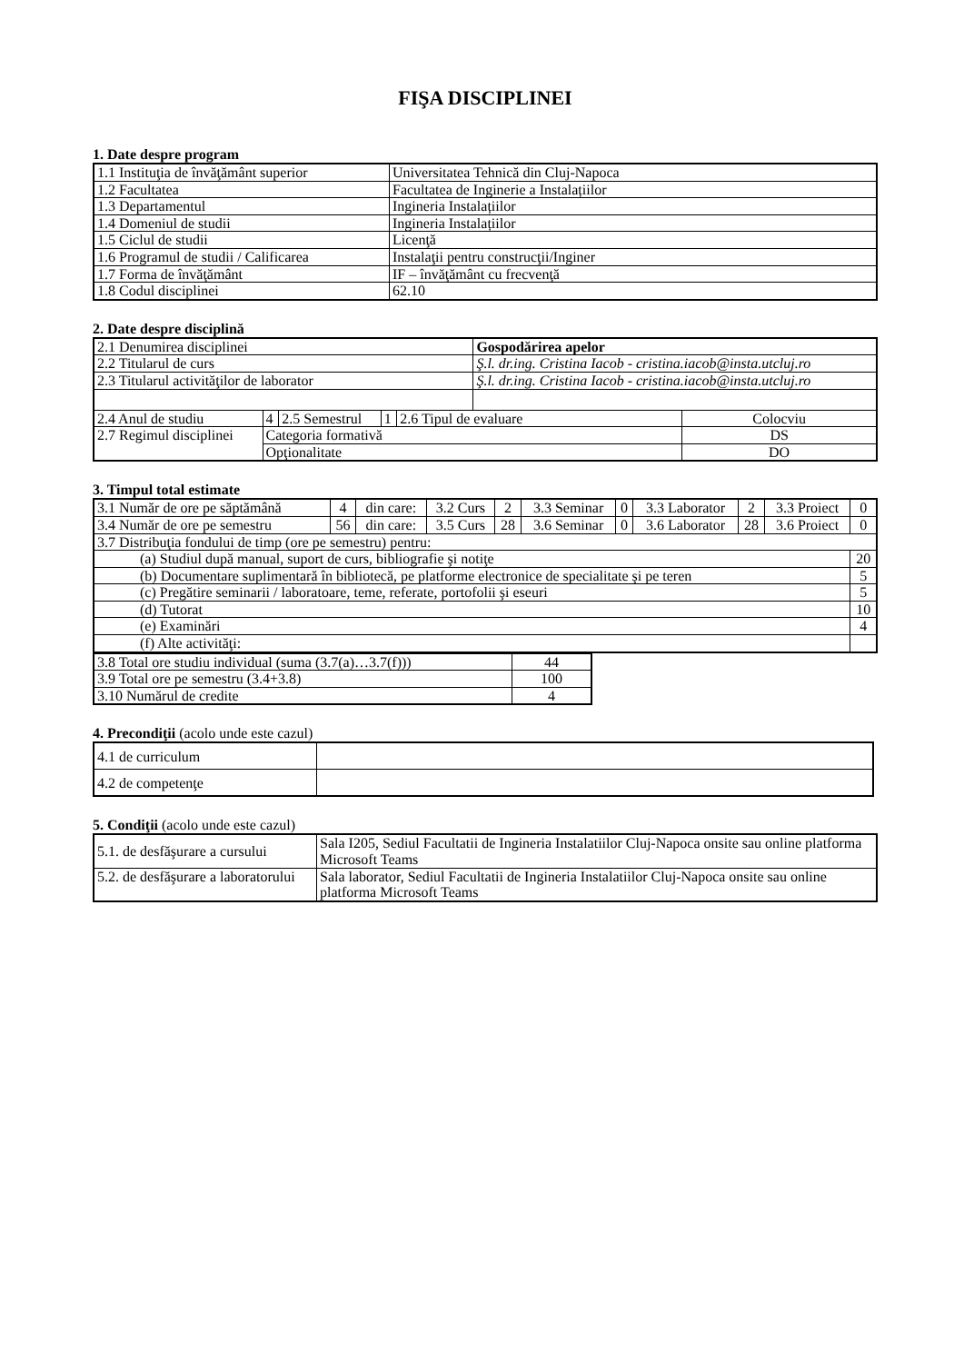FIŞA DISCIPLINEI
1. Date despre program
| 1.1 Instituţia de învăţământ superior | Universitatea Tehnică din Cluj-Napoca |
| 1.2 Facultatea | Facultatea de Inginerie a Instalațiilor |
| 1.3 Departamentul | Ingineria Instalațiilor |
| 1.4 Domeniul de studii | Ingineria Instalațiilor |
| 1.5 Ciclul de studii | Licenţă |
| 1.6 Programul de studii / Calificarea | Instalaţii pentru construcţii/Inginer |
| 1.7 Forma de învăţământ | IF – învăţământ cu frecvenţă |
| 1.8 Codul disciplinei | 62.10 |
2. Date despre disciplină
| 2.1 Denumirea disciplinei | | | | | Gospodărirea apelor | |
| 2.2 Titularul de curs | | | | | Ş.l. dr.ing. Cristina Iacob - cristina.iacob@insta.utcluj.ro | |
| 2.3 Titularul activităţilor de laborator | | | | | Ş.l. dr.ing. Cristina Iacob - cristina.iacob@insta.utcluj.ro | |
| 2.4 Anul de studiu | 4 | 2.5 Semestrul | 1 | 2.6 Tipul de evaluare | | Colocviu |
| 2.7 Regimul disciplinei | Categoria formativă | | | | | DS |
| | Opţionalitate | | | | | DO |
3. Timpul total estimate
| 3.1 Număr de ore pe săptămână | 4 | din care: | 3.2 Curs | 2 | 3.3 Seminar | 0 | 3.3 Laborator | 2 | 3.3 Proiect | 0 |
| 3.4 Număr de ore pe semestru | 56 | din care: | 3.5 Curs | 28 | 3.6 Seminar | 0 | 3.6 Laborator | 28 | 3.6 Proiect | 0 |
| 3.7 Distribuţia fondului de timp (ore pe semestru) pentru: | | | | | | | | | | |
| (a) Studiul după manual, suport de curs, bibliografie şi notiţe | | | | | | | | | | 20 |
| (b) Documentare suplimentară în bibliotecă, pe platforme electronice de specialitate şi pe teren | | | | | | | | | | 5 |
| (c) Pregătire seminarii / laboratoare, teme, referate, portofolii şi eseuri | | | | | | | | | | 5 |
| (d) Tutorat | | | | | | | | | | 10 |
| (e) Examinări | | | | | | | | | | 4 |
| (f) Alte activităţi: | | | | | | | | | | |
| 3.8 Total ore studiu individual (suma (3.7(a)…3.7(f))) | 44 |
| 3.9 Total ore pe semestru (3.4+3.8) | 100 |
| 3.10 Numărul de credite | 4 |
4. Precondiţii (acolo unde este cazul)
| 4.1 de curriculum | |
| 4.2 de competenţe | |
5. Condiţii (acolo unde este cazul)
| 5.1. de desfăşurare a cursului | Sala I205, Sediul Facultatii de Ingineria Instalatiilor Cluj-Napoca onsite sau online platforma Microsoft Teams |
| 5.2. de desfăşurare a laboratorului | Sala laborator, Sediul Facultatii de Ingineria Instalatiilor Cluj-Napoca onsite sau online platforma Microsoft Teams |